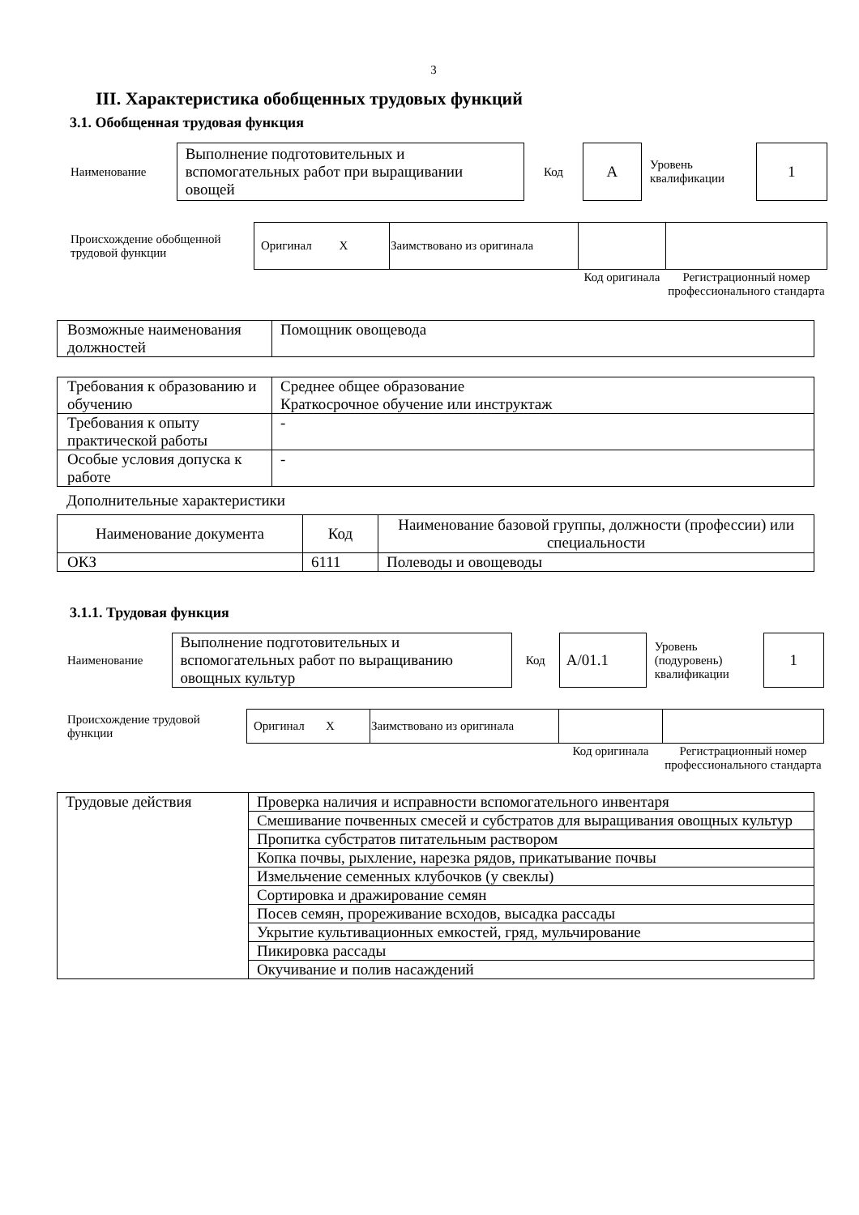3
III. Характеристика обобщенных трудовых функций
3.1. Обобщенная трудовая функция
| Наименование | Выполнение подготовительных и вспомогательных работ при выращивании овощей | Код | А | Уровень квалификации | 1 |
| Происхождение обобщенной трудовой функции | Оригинал X | Заимствовано из оригинала | | |
| | | | Код оригинала | Регистрационный номер профессионального стандарта |
| Возможные наименования должностей | Помощник овощевода |
| Требования к образованию и обучению | Среднее общее образование Краткосрочное обучение или инструктаж |
| Требования к опыту практической работы | - |
| Особые условия допуска к работе | - |
Дополнительные характеристики
| Наименование документа | Код | Наименование базовой группы, должности (профессии) или специальности |
| --- | --- | --- |
| ОКЗ | 6111 | Полеводы и овощеводы |
3.1.1. Трудовая функция
| Наименование | Выполнение подготовительных и вспомогательных работ по выращиванию овощных культур | Код | А/01.1 | Уровень (подуровень) квалификации | 1 |
| Происхождение трудовой функции | Оригинал X | Заимствовано из оригинала | | |
| | | | Код оригинала | Регистрационный номер профессионального стандарта |
| Трудовые действия | Проверка наличия и исправности вспомогательного инвентаря |
| | Смешивание почвенных смесей и субстратов для выращивания овощных культур |
| | Пропитка субстратов питательным раствором |
| | Копка почвы, рыхление, нарезка рядов, прикатывание почвы |
| | Измельчение семенных клубочков (у свеклы) |
| | Сортировка и дражирование семян |
| | Посев семян, прореживание всходов, высадка рассады |
| | Укрытие культивационных емкостей, гряд, мульчирование |
| | Пикировка рассады |
| | Окучивание и полив насаждений |